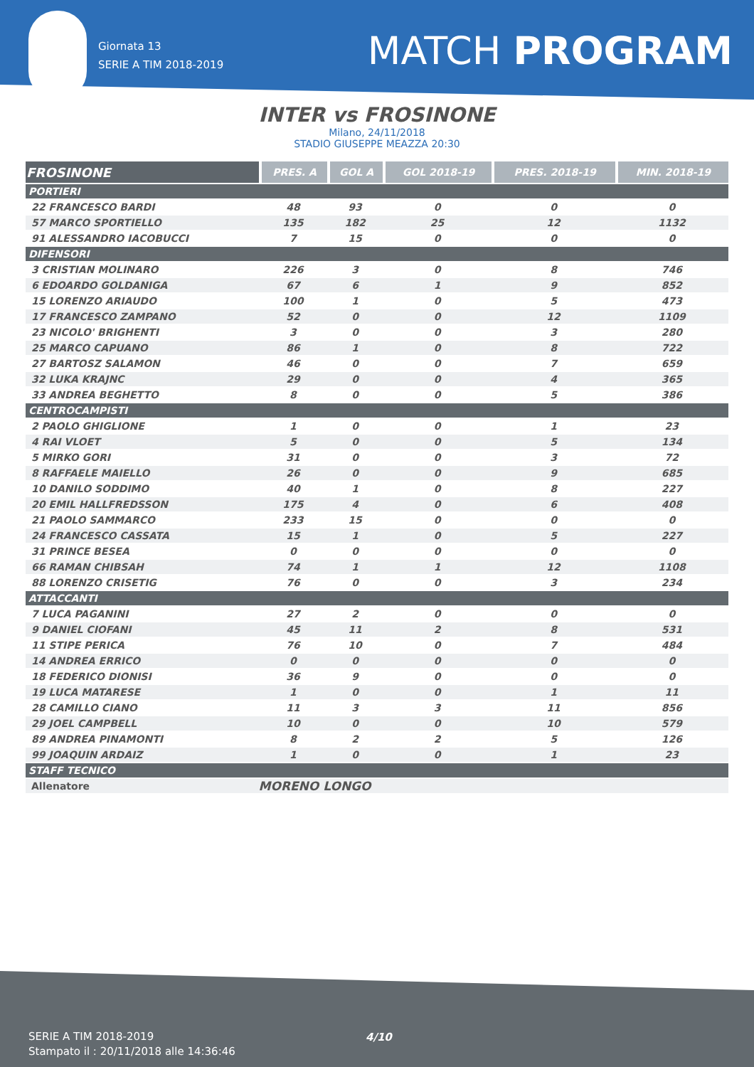Giornata 13
SERIE A TIM 2018-2019
MATCH PROGRAM
INTER vs FROSINONE
Milano, 24/11/2018
STADIO GIUSEPPE MEAZZA 20:30
| FROSINONE | PRES. A | GOL A | GOL 2018-19 | PRES. 2018-19 | MIN. 2018-19 |
| --- | --- | --- | --- | --- | --- |
| PORTIERI | | | | | |
| 22 FRANCESCO BARDI | 48 | 93 | 0 | 0 | 0 |
| 57 MARCO SPORTIELLO | 135 | 182 | 25 | 12 | 1132 |
| 91 ALESSANDRO IACOBUCCI | 7 | 15 | 0 | 0 | 0 |
| DIFENSORI | | | | | |
| 3 CRISTIAN MOLINARO | 226 | 3 | 0 | 8 | 746 |
| 6 EDOARDO GOLDANIGA | 67 | 6 | 1 | 9 | 852 |
| 15 LORENZO ARIAUDO | 100 | 1 | 0 | 5 | 473 |
| 17 FRANCESCO ZAMPANO | 52 | 0 | 0 | 12 | 1109 |
| 23 NICOLO' BRIGHENTI | 3 | 0 | 0 | 3 | 280 |
| 25 MARCO CAPUANO | 86 | 1 | 0 | 8 | 722 |
| 27 BARTOSZ SALAMON | 46 | 0 | 0 | 7 | 659 |
| 32 LUKA KRAJNC | 29 | 0 | 0 | 4 | 365 |
| 33 ANDREA BEGHETTO | 8 | 0 | 0 | 5 | 386 |
| CENTROCAMPISTI | | | | | |
| 2 PAOLO GHIGLIONE | 1 | 0 | 0 | 1 | 23 |
| 4 RAI VLOET | 5 | 0 | 0 | 5 | 134 |
| 5 MIRKO GORI | 31 | 0 | 0 | 3 | 72 |
| 8 RAFFAELE MAIELLO | 26 | 0 | 0 | 9 | 685 |
| 10 DANILO SODDIMO | 40 | 1 | 0 | 8 | 227 |
| 20 EMIL HALLFREDSSON | 175 | 4 | 0 | 6 | 408 |
| 21 PAOLO SAMMARCO | 233 | 15 | 0 | 0 | 0 |
| 24 FRANCESCO CASSATA | 15 | 1 | 0 | 5 | 227 |
| 31 PRINCE BESEA | 0 | 0 | 0 | 0 | 0 |
| 66 RAMAN CHIBSAH | 74 | 1 | 1 | 12 | 1108 |
| 88 LORENZO CRISETIG | 76 | 0 | 0 | 3 | 234 |
| ATTACCANTI | | | | | |
| 7 LUCA PAGANINI | 27 | 2 | 0 | 0 | 0 |
| 9 DANIEL CIOFANI | 45 | 11 | 2 | 8 | 531 |
| 11 STIPE PERICA | 76 | 10 | 0 | 7 | 484 |
| 14 ANDREA ERRICO | 0 | 0 | 0 | 0 | 0 |
| 18 FEDERICO DIONISI | 36 | 9 | 0 | 0 | 0 |
| 19 LUCA MATARESE | 1 | 0 | 0 | 1 | 11 |
| 28 CAMILLO CIANO | 11 | 3 | 3 | 11 | 856 |
| 29 JOEL CAMPBELL | 10 | 0 | 0 | 10 | 579 |
| 89 ANDREA PINAMONTI | 8 | 2 | 2 | 5 | 126 |
| 99 JOAQUIN ARDAIZ | 1 | 0 | 0 | 1 | 23 |
| STAFF TECNICO | | | | | |
| Allenatore | MORENO LONGO | | | | |
SERIE A TIM 2018-2019
Stampato il : 20/11/2018 alle 14:36:46
4/10